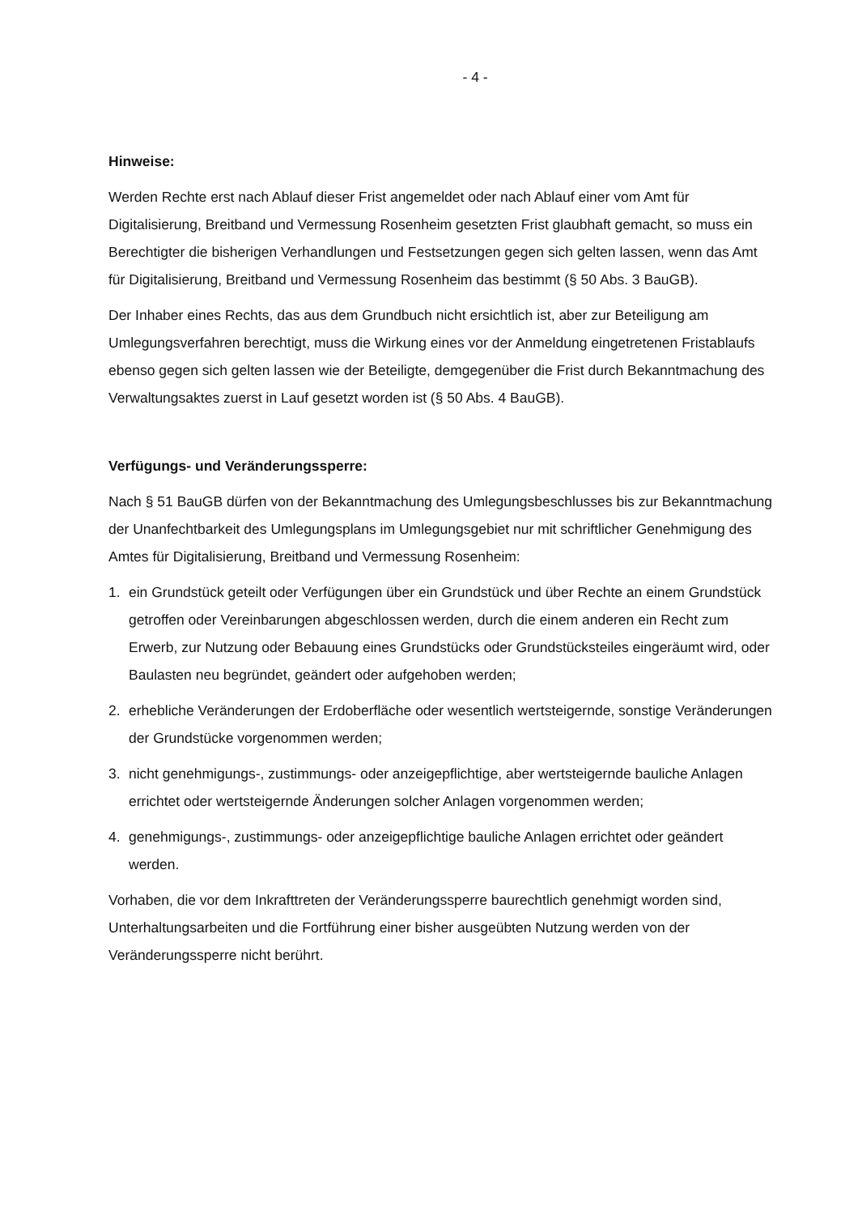- 4 -
Hinweise:
Werden Rechte erst nach Ablauf dieser Frist angemeldet oder nach Ablauf einer vom Amt für Digitalisierung, Breitband und Vermessung Rosenheim gesetzten Frist glaubhaft gemacht, so muss ein Berechtigter die bisherigen Verhandlungen und Festsetzungen gegen sich gelten lassen, wenn das Amt für Digitalisierung, Breitband und Vermessung Rosenheim das bestimmt (§ 50 Abs. 3 BauGB).
Der Inhaber eines Rechts, das aus dem Grundbuch nicht ersichtlich ist, aber zur Beteiligung am Umlegungsverfahren berechtigt, muss die Wirkung eines vor der Anmeldung eingetretenen Fristablaufs ebenso gegen sich gelten lassen wie der Beteiligte, demgegenüber die Frist durch Bekanntmachung des Verwaltungsaktes zuerst in Lauf gesetzt worden ist (§ 50 Abs. 4 BauGB).
Verfügungs- und Veränderungssperre:
Nach § 51 BauGB dürfen von der Bekanntmachung des Umlegungsbeschlusses bis zur Bekanntmachung der Unanfechtbarkeit des Umlegungsplans im Umlegungsgebiet nur mit schriftlicher Genehmigung des Amtes für Digitalisierung, Breitband und Vermessung Rosenheim:
1. ein Grundstück geteilt oder Verfügungen über ein Grundstück und über Rechte an einem Grundstück getroffen oder Vereinbarungen abgeschlossen werden, durch die einem anderen ein Recht zum Erwerb, zur Nutzung oder Bebauung eines Grundstücks oder Grundstücksteiles eingeräumt wird, oder Baulasten neu begründet, geändert oder aufgehoben werden;
2. erhebliche Veränderungen der Erdoberfläche oder wesentlich wertsteigernde, sonstige Veränderungen der Grundstücke vorgenommen werden;
3. nicht genehmigungs-, zustimmungs- oder anzeigepflichtige, aber wertsteigernde bauliche Anlagen errichtet oder wertsteigernde Änderungen solcher Anlagen vorgenommen werden;
4. genehmigungs-, zustimmungs- oder anzeigepflichtige bauliche Anlagen errichtet oder geändert werden.
Vorhaben, die vor dem Inkrafttreten der Veränderungssperre baurechtlich genehmigt worden sind, Unterhaltungsarbeiten und die Fortführung einer bisher ausgeübten Nutzung werden von der Veränderungssperre nicht berührt.